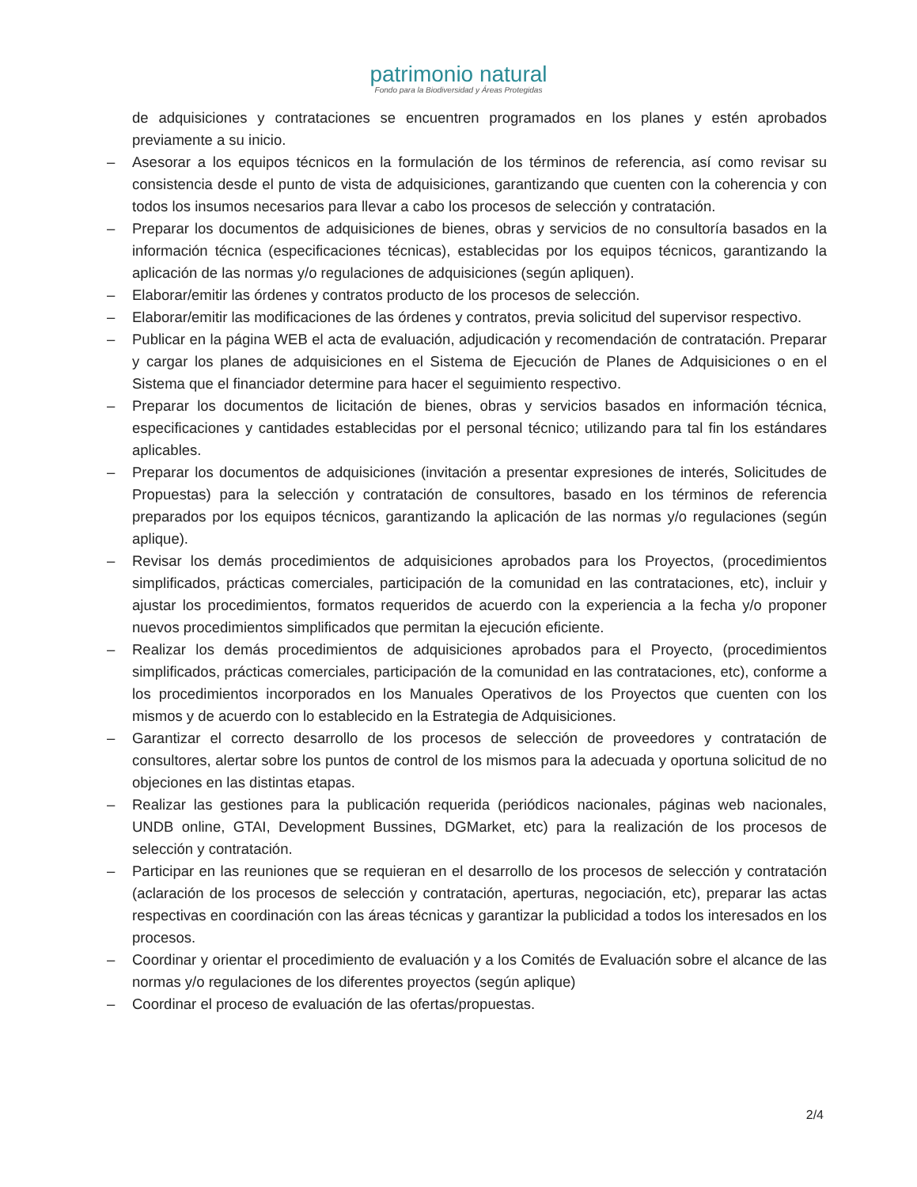patrimonio natural
Fondo para la Biodiversidad y Áreas Protegidas
de adquisiciones y contrataciones se encuentren programados en los planes y estén aprobados previamente a su inicio.
– Asesorar a los equipos técnicos en la formulación de los términos de referencia, así como revisar su consistencia desde el punto de vista de adquisiciones, garantizando que cuenten con la coherencia y con todos los insumos necesarios para llevar a cabo los procesos de selección y contratación.
– Preparar los documentos de adquisiciones de bienes, obras y servicios de no consultoría basados en la información técnica (especificaciones técnicas), establecidas por los equipos técnicos, garantizando la aplicación de las normas y/o regulaciones de adquisiciones (según apliquen).
– Elaborar/emitir las órdenes y contratos producto de los procesos de selección.
– Elaborar/emitir las modificaciones de las órdenes y contratos, previa solicitud del supervisor respectivo.
– Publicar en la página WEB el acta de evaluación, adjudicación y recomendación de contratación. Preparar y cargar los planes de adquisiciones en el Sistema de Ejecución de Planes de Adquisiciones o en el Sistema que el financiador determine para hacer el seguimiento respectivo.
– Preparar los documentos de licitación de bienes, obras y servicios basados en información técnica, especificaciones y cantidades establecidas por el personal técnico; utilizando para tal fin los estándares aplicables.
– Preparar los documentos de adquisiciones (invitación a presentar expresiones de interés, Solicitudes de Propuestas) para la selección y contratación de consultores, basado en los términos de referencia preparados por los equipos técnicos, garantizando la aplicación de las normas y/o regulaciones (según aplique).
– Revisar los demás procedimientos de adquisiciones aprobados para los Proyectos, (procedimientos simplificados, prácticas comerciales, participación de la comunidad en las contrataciones, etc), incluir y ajustar los procedimientos, formatos requeridos de acuerdo con la experiencia a la fecha y/o proponer nuevos procedimientos simplificados que permitan la ejecución eficiente.
– Realizar los demás procedimientos de adquisiciones aprobados para el Proyecto, (procedimientos simplificados, prácticas comerciales, participación de la comunidad en las contrataciones, etc), conforme a los procedimientos incorporados en los Manuales Operativos de los Proyectos que cuenten con los mismos y de acuerdo con lo establecido en la Estrategia de Adquisiciones.
– Garantizar el correcto desarrollo de los procesos de selección de proveedores y contratación de consultores, alertar sobre los puntos de control de los mismos para la adecuada y oportuna solicitud de no objeciones en las distintas etapas.
– Realizar las gestiones para la publicación requerida (periódicos nacionales, páginas web nacionales, UNDB online, GTAI, Development Bussines, DGMarket, etc) para la realización de los procesos de selección y contratación.
– Participar en las reuniones que se requieran en el desarrollo de los procesos de selección y contratación (aclaración de los procesos de selección y contratación, aperturas, negociación, etc), preparar las actas respectivas en coordinación con las áreas técnicas y garantizar la publicidad a todos los interesados en los procesos.
– Coordinar y orientar el procedimiento de evaluación y a los Comités de Evaluación sobre el alcance de las normas y/o regulaciones de los diferentes proyectos (según aplique)
– Coordinar el proceso de evaluación de las ofertas/propuestas.
2/4